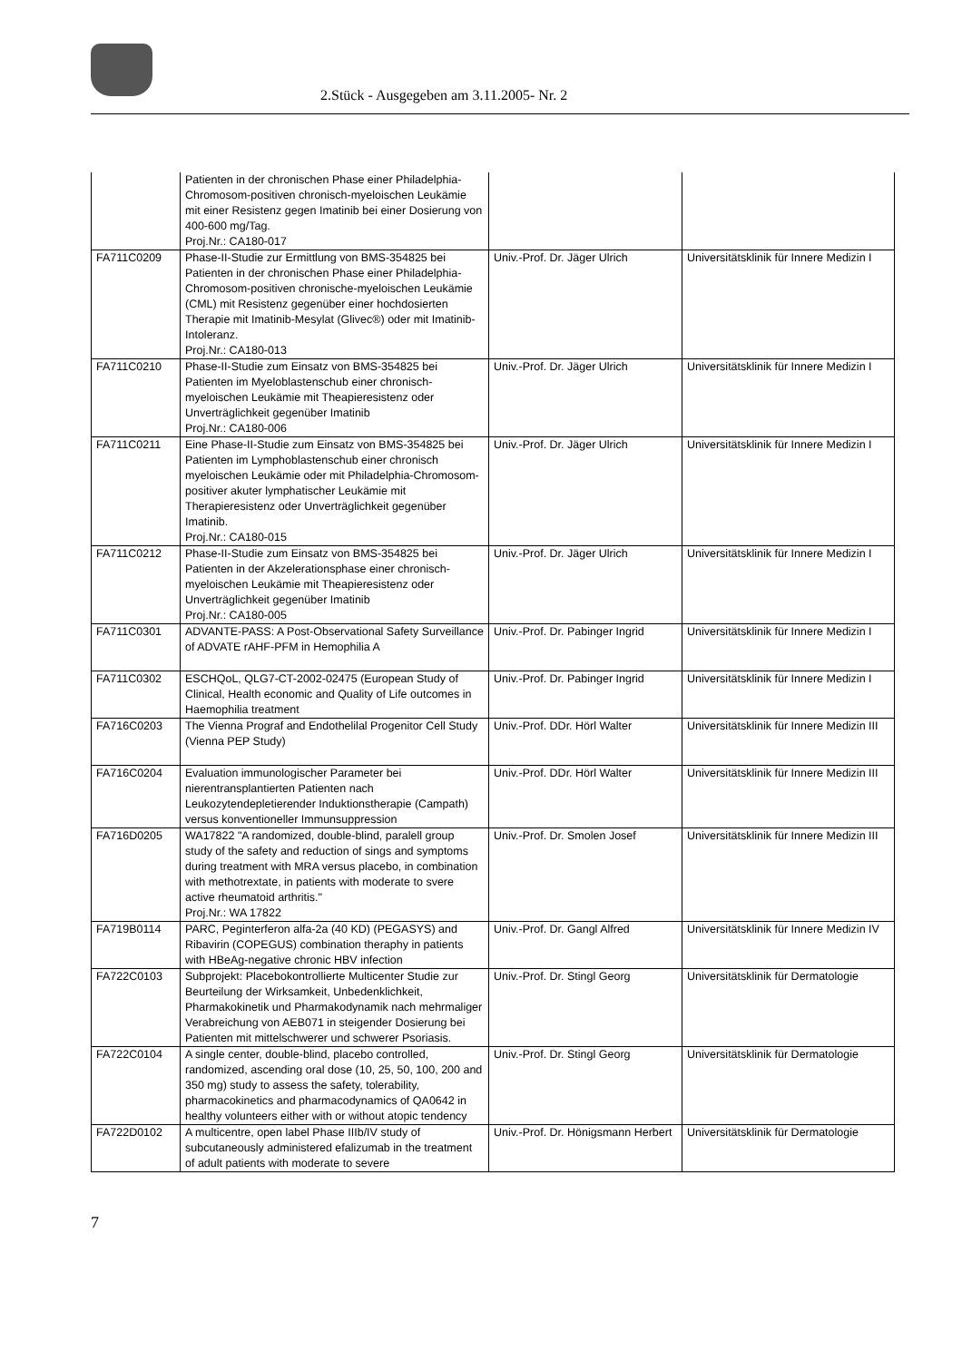2.Stück - Ausgegeben am 3.11.2005- Nr. 2
| | Patienten in der chronischen Phase einer Philadelphia-Chromosom-positiven chronisch-myeloischen Leukämie mit einer Resistenz gegen Imatinib bei einer Dosierung von 400-600 mg/Tag. Proj.Nr.: CA180-017 | | |
| FA711C0209 | Phase-II-Studie zur Ermittlung von BMS-354825 bei Patienten in der chronischen Phase einer Philadelphia-Chromosom-positiven chronische-myeloischen Leukämie (CML) mit Resistenz gegenüber einer hochdosierten Therapie mit Imatinib-Mesylat (Glivec®) oder mit Imatinib-Intoleranz. Proj.Nr.: CA180-013 | Univ.-Prof. Dr. Jäger Ulrich | Universitätsklinik für Innere Medizin I |
| FA711C0210 | Phase-II-Studie zum Einsatz von BMS-354825 bei Patienten im Myeloblastenschub einer chronisch-myeloischen Leukämie mit Theapieresistenz oder Unverträglichkeit gegenüber Imatinib Proj.Nr.: CA180-006 | Univ.-Prof. Dr. Jäger Ulrich | Universitätsklinik für Innere Medizin I |
| FA711C0211 | Eine Phase-II-Studie zum Einsatz von BMS-354825 bei Patienten im Lymphoblastenschub einer chronisch myeloischen Leukämie oder mit Philadelphia-Chromosom-positiver akuter lymphatischer Leukämie mit Therapieresistenz oder Unverträglichkeit gegenüber Imatinib. Proj.Nr.: CA180-015 | Univ.-Prof. Dr. Jäger Ulrich | Universitätsklinik für Innere Medizin I |
| FA711C0212 | Phase-II-Studie zum Einsatz von BMS-354825 bei Patienten in der Akzelerationsphase einer chronisch-myeloischen Leukämie mit Theapieresistenz oder Unverträglichkeit gegenüber Imatinib Proj.Nr.: CA180-005 | Univ.-Prof. Dr. Jäger Ulrich | Universitätsklinik für Innere Medizin I |
| FA711C0301 | ADVANTE-PASS: A Post-Observational Safety Surveillance of ADVATE rAHF-PFM in Hemophilia A | Univ.-Prof. Dr. Pabinger Ingrid | Universitätsklinik für Innere Medizin I |
| FA711C0302 | ESCHQoL, QLG7-CT-2002-02475 (European Study of Clinical, Health economic and Quality of Life outcomes in Haemophilia treatment | Univ.-Prof. Dr. Pabinger Ingrid | Universitätsklinik für Innere Medizin I |
| FA716C0203 | The Vienna Prograf and Endothelilal Progenitor Cell Study (Vienna PEP Study) | Univ.-Prof. DDr. Hörl Walter | Universitätsklinik für Innere Medizin III |
| FA716C0204 | Evaluation immunologischer Parameter bei nierentransplantierten Patienten nach Leukozytendepletierender Induktionstherapie (Campath) versus konventioneller Immunsuppression | Univ.-Prof. DDr. Hörl Walter | Universitätsklinik für Innere Medizin III |
| FA716D0205 | WA17822 "A randomized, double-blind, paralell group study of the safety and reduction of sings and symptoms during treatment with MRA versus placebo, in combination with methotrextate, in patients with moderate to svere active rheumatoid arthritis." Proj.Nr.: WA 17822 | Univ.-Prof. Dr. Smolen Josef | Universitätsklinik für Innere Medizin III |
| FA719B0114 | PARC, Peginterferon alfa-2a (40 KD) (PEGASYS) and Ribavirin (COPEGUS) combination theraphy in patients with HBeAg-negative chronic HBV infection | Univ.-Prof. Dr. Gangl Alfred | Universitätsklinik für Innere Medizin IV |
| FA722C0103 | Subprojekt: Placebokontrollierte Multicenter Studie zur Beurteilung der Wirksamkeit, Unbedenklichkeit, Pharmakokinetik und Pharmakodynamik nach mehrmaliger Verabreichung von AEB071 in steigender Dosierung bei Patienten mit mittelschwerer und schwerer Psoriasis. | Univ.-Prof. Dr. Stingl Georg | Universitätsklinik für Dermatologie |
| FA722C0104 | A single center, double-blind, placebo controlled, randomized, ascending oral dose (10, 25, 50, 100, 200 and 350 mg) study to assess the safety, tolerability, pharmacokinetics and pharmacodynamics of QA0642 in healthy volunteers either with or without atopic tendency | Univ.-Prof. Dr. Stingl Georg | Universitätsklinik für Dermatologie |
| FA722D0102 | A multicentre, open label Phase IIIb/IV study of subcutaneously administered efalizumab in the treatment of adult patients with moderate to severe | Univ.-Prof. Dr. Hönigsmann Herbert | Universitätsklinik für Dermatologie |
7